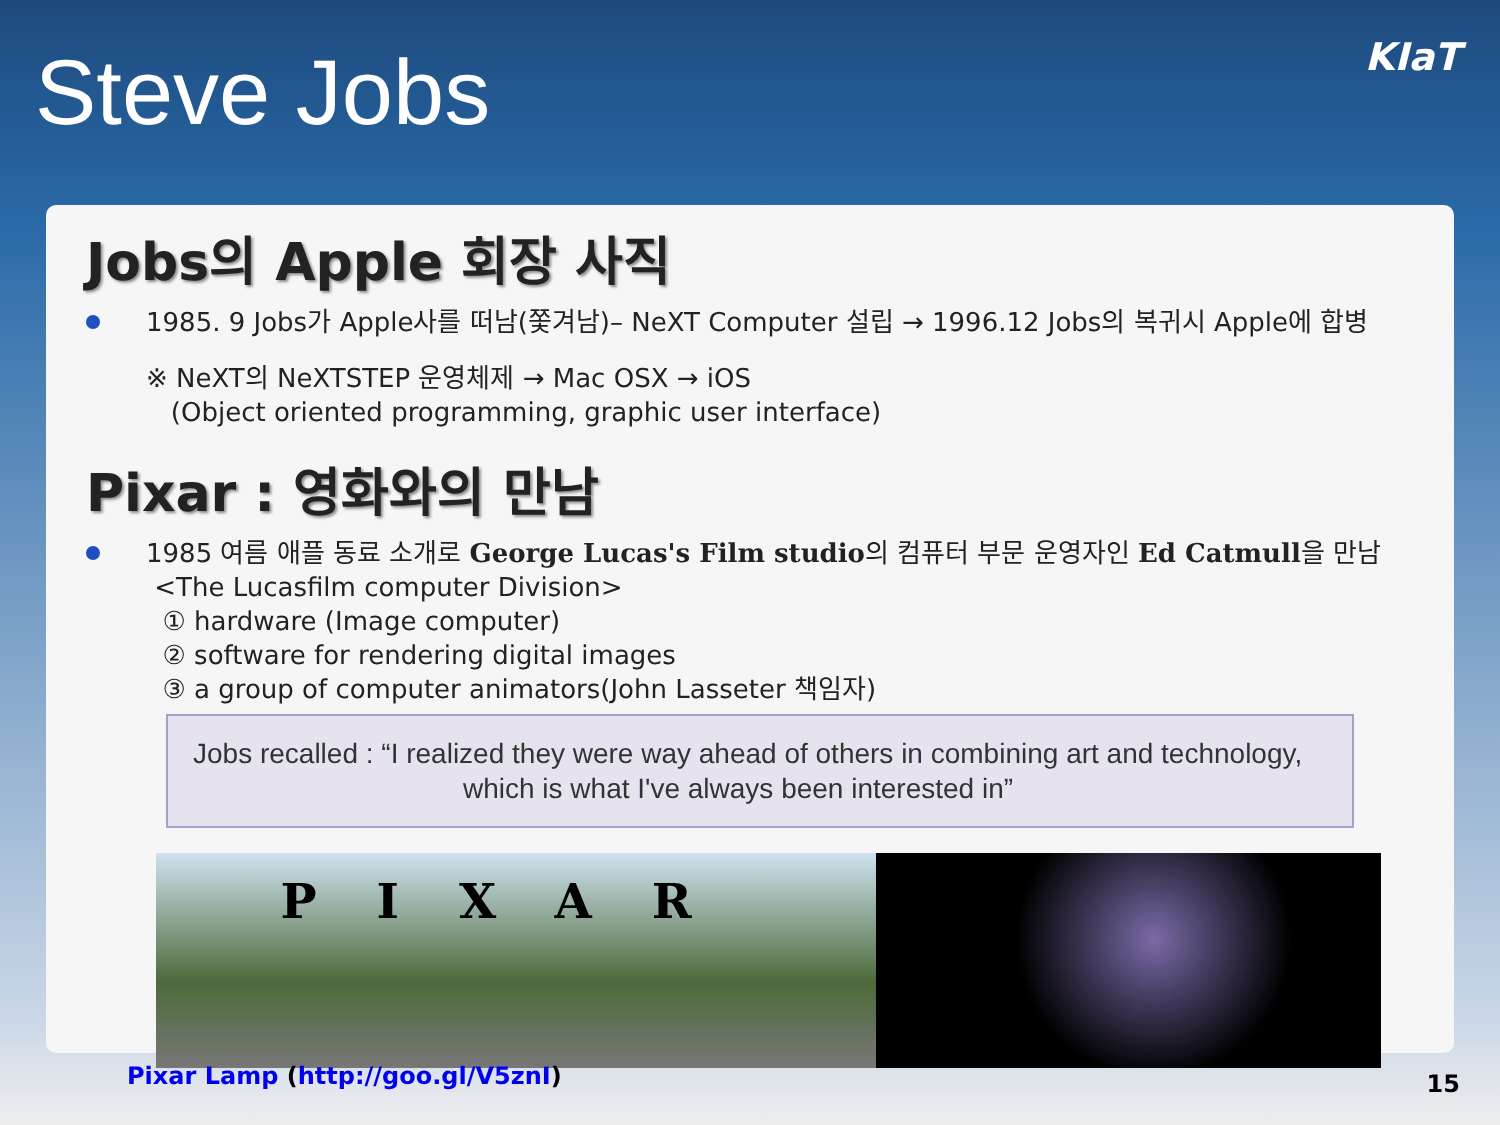Steve Jobs
KIaT
Jobs의 Apple 회장 사직
1985. 9 Jobs가 Apple사를 떠남(쫓겨남)– NeXT Computer 설립 → 1996.12 Jobs의 복귀시 Apple에 합병
※ NeXT의 NeXTSTEP 운영체제 → Mac OSX → iOS
(Object oriented programming, graphic user interface)
Pixar : 영화와의 만남
1985 여름 애플 동료 소개로 George Lucas's Film studio의 컴퓨터 부문 운영자인 Ed Catmull을 만남
<The Lucasfilm computer Division>
① hardware (Image computer)
② software for rendering digital images
③ a group of computer animators(John Lasseter 책임자)
Jobs recalled : “I realized they were way ahead of others in combining art and technology,
which is what I've always been interested in”
PIXAR
Pixar Lamp (http://goo.gl/V5znI)
15